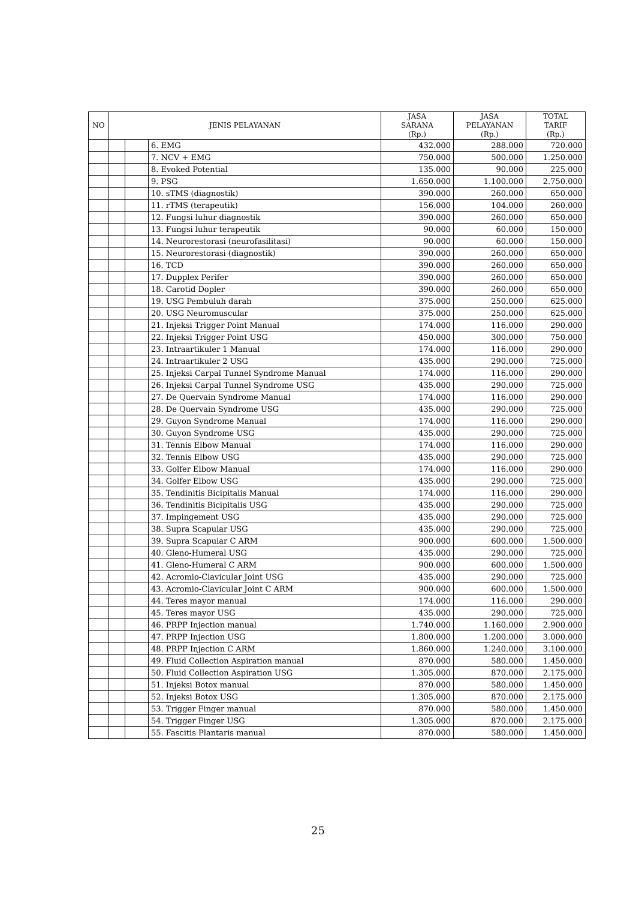| NO | JENIS PELAYANAN | | | JASA SARANA (Rp.) | JASA PELAYANAN (Rp.) | TOTAL TARIF (Rp.) |
| --- | --- | --- | --- | --- | --- | --- |
| | | | 6. EMG | 432.000 | 288.000 | 720.000 |
| | | | 7. NCV + EMG | 750.000 | 500.000 | 1.250.000 |
| | | | 8. Evoked Potential | 135.000 | 90.000 | 225.000 |
| | | | 9. PSG | 1.650.000 | 1.100.000 | 2.750.000 |
| | | | 10. sTMS (diagnostik) | 390.000 | 260.000 | 650.000 |
| | | | 11. rTMS (terapeutik) | 156.000 | 104.000 | 260.000 |
| | | | 12. Fungsi luhur diagnostik | 390.000 | 260.000 | 650.000 |
| | | | 13. Fungsi luhur terapeutik | 90.000 | 60.000 | 150.000 |
| | | | 14. Neurorestorasi (neurofasilitasi) | 90.000 | 60.000 | 150.000 |
| | | | 15. Neurorestorasi (diagnostik) | 390.000 | 260.000 | 650.000 |
| | | | 16. TCD | 390.000 | 260.000 | 650.000 |
| | | | 17. Dupplex Perifer | 390.000 | 260.000 | 650.000 |
| | | | 18. Carotid Dopler | 390.000 | 260.000 | 650.000 |
| | | | 19. USG Pembuluh darah | 375.000 | 250.000 | 625.000 |
| | | | 20. USG Neuromuscular | 375.000 | 250.000 | 625.000 |
| | | | 21. Injeksi Trigger Point Manual | 174.000 | 116.000 | 290.000 |
| | | | 22. Injeksi Trigger Point USG | 450.000 | 300.000 | 750.000 |
| | | | 23. Intraartikuler 1 Manual | 174.000 | 116.000 | 290.000 |
| | | | 24. Intraartikuler 2 USG | 435.000 | 290.000 | 725.000 |
| | | | 25. Injeksi Carpal Tunnel Syndrome Manual | 174.000 | 116.000 | 290.000 |
| | | | 26. Injeksi Carpal Tunnel Syndrome USG | 435.000 | 290.000 | 725.000 |
| | | | 27. De Quervain Syndrome Manual | 174.000 | 116.000 | 290.000 |
| | | | 28. De Quervain Syndrome USG | 435.000 | 290.000 | 725.000 |
| | | | 29. Guyon Syndrome Manual | 174.000 | 116.000 | 290.000 |
| | | | 30. Guyon Syndrome USG | 435.000 | 290.000 | 725.000 |
| | | | 31. Tennis Elbow Manual | 174.000 | 116.000 | 290.000 |
| | | | 32. Tennis Elbow USG | 435.000 | 290.000 | 725.000 |
| | | | 33. Golfer Elbow Manual | 174.000 | 116.000 | 290.000 |
| | | | 34. Golfer Elbow USG | 435.000 | 290.000 | 725.000 |
| | | | 35. Tendinitis Bicipitalis Manual | 174.000 | 116.000 | 290.000 |
| | | | 36. Tendinitis Bicipitalis USG | 435.000 | 290.000 | 725.000 |
| | | | 37. Impingement USG | 435.000 | 290.000 | 725.000 |
| | | | 38. Supra Scapular USG | 435.000 | 290.000 | 725.000 |
| | | | 39. Supra Scapular C ARM | 900.000 | 600.000 | 1.500.000 |
| | | | 40. Gleno-Humeral USG | 435.000 | 290.000 | 725.000 |
| | | | 41. Gleno-Humeral C ARM | 900.000 | 600.000 | 1.500.000 |
| | | | 42. Acromio-Clavicular Joint USG | 435.000 | 290.000 | 725.000 |
| | | | 43. Acromio-Clavicular Joint C ARM | 900.000 | 600.000 | 1.500.000 |
| | | | 44. Teres mayor manual | 174.000 | 116.000 | 290.000 |
| | | | 45. Teres mayor USG | 435.000 | 290.000 | 725.000 |
| | | | 46. PRPP Injection manual | 1.740.000 | 1.160.000 | 2.900.000 |
| | | | 47. PRPP Injection USG | 1.800.000 | 1.200.000 | 3.000.000 |
| | | | 48. PRPP Injection C ARM | 1.860.000 | 1.240.000 | 3.100.000 |
| | | | 49. Fluid Collection Aspiration manual | 870.000 | 580.000 | 1.450.000 |
| | | | 50. Fluid Collection Aspiration USG | 1.305.000 | 870.000 | 2.175.000 |
| | | | 51. Injeksi Botox manual | 870.000 | 580.000 | 1.450.000 |
| | | | 52. Injeksi Botox USG | 1.305.000 | 870.000 | 2.175.000 |
| | | | 53. Trigger Finger manual | 870.000 | 580.000 | 1.450.000 |
| | | | 54. Trigger Finger USG | 1.305.000 | 870.000 | 2.175.000 |
| | | | 55. Fascitis Plantaris manual | 870.000 | 580.000 | 1.450.000 |
25